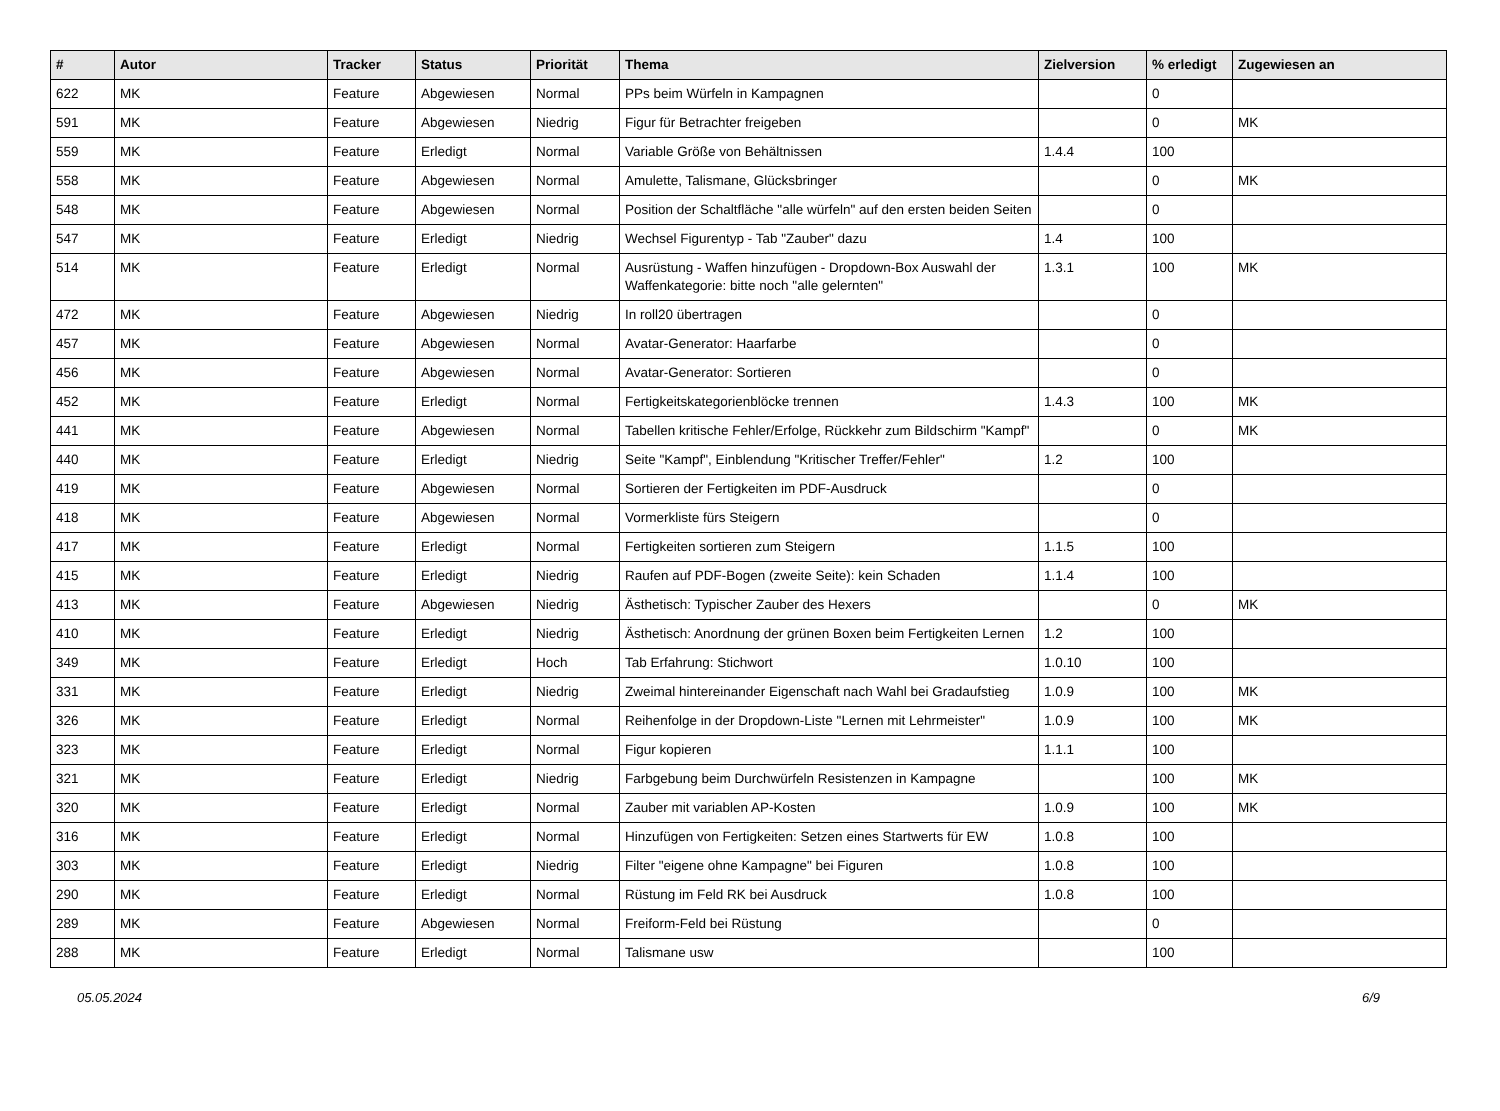| # | Autor | Tracker | Status | Priorität | Thema | Zielversion | % erledigt | Zugewiesen an |
| --- | --- | --- | --- | --- | --- | --- | --- | --- |
| 622 | MK | Feature | Abgewiesen | Normal | PPs beim Würfeln in Kampagnen | | 0 | |
| 591 | MK | Feature | Abgewiesen | Niedrig | Figur für Betrachter freigeben | | 0 | MK |
| 559 | MK | Feature | Erledigt | Normal | Variable Größe von Behältnissen | 1.4.4 | 100 | |
| 558 | MK | Feature | Abgewiesen | Normal | Amulette, Talismane, Glücksbringer | | 0 | MK |
| 548 | MK | Feature | Abgewiesen | Normal | Position der Schaltfläche "alle würfeln" auf den ersten beiden Seiten | | 0 | |
| 547 | MK | Feature | Erledigt | Niedrig | Wechsel Figurentyp - Tab "Zauber" dazu | 1.4 | 100 | |
| 514 | MK | Feature | Erledigt | Normal | Ausrüstung - Waffen hinzufügen - Dropdown-Box Auswahl der Waffenkategorie: bitte noch "alle gelernten" | 1.3.1 | 100 | MK |
| 472 | MK | Feature | Abgewiesen | Niedrig | In roll20 übertragen | | 0 | |
| 457 | MK | Feature | Abgewiesen | Normal | Avatar-Generator: Haarfarbe | | 0 | |
| 456 | MK | Feature | Abgewiesen | Normal | Avatar-Generator: Sortieren | | 0 | |
| 452 | MK | Feature | Erledigt | Normal | Fertigkeitskategorienblöcke trennen | 1.4.3 | 100 | MK |
| 441 | MK | Feature | Abgewiesen | Normal | Tabellen kritische Fehler/Erfolge, Rückkehr zum Bildschirm "Kampf" | | 0 | MK |
| 440 | MK | Feature | Erledigt | Niedrig | Seite "Kampf", Einblendung "Kritischer Treffer/Fehler" | 1.2 | 100 | |
| 419 | MK | Feature | Abgewiesen | Normal | Sortieren der Fertigkeiten im PDF-Ausdruck | | 0 | |
| 418 | MK | Feature | Abgewiesen | Normal | Vormerkliste fürs Steigern | | 0 | |
| 417 | MK | Feature | Erledigt | Normal | Fertigkeiten sortieren zum Steigern | 1.1.5 | 100 | |
| 415 | MK | Feature | Erledigt | Niedrig | Raufen auf PDF-Bogen (zweite Seite): kein Schaden | 1.1.4 | 100 | |
| 413 | MK | Feature | Abgewiesen | Niedrig | Ästhetisch: Typischer Zauber des Hexers | | 0 | MK |
| 410 | MK | Feature | Erledigt | Niedrig | Ästhetisch: Anordnung der grünen Boxen beim Fertigkeiten Lernen | 1.2 | 100 | |
| 349 | MK | Feature | Erledigt | Hoch | Tab Erfahrung: Stichwort | 1.0.10 | 100 | |
| 331 | MK | Feature | Erledigt | Niedrig | Zweimal hintereinander Eigenschaft nach Wahl bei Gradaufstieg | 1.0.9 | 100 | MK |
| 326 | MK | Feature | Erledigt | Normal | Reihenfolge in der Dropdown-Liste "Lernen mit Lehrmeister" | 1.0.9 | 100 | MK |
| 323 | MK | Feature | Erledigt | Normal | Figur kopieren | 1.1.1 | 100 | |
| 321 | MK | Feature | Erledigt | Niedrig | Farbgebung beim Durchwürfeln Resistenzen in Kampagne | | 100 | MK |
| 320 | MK | Feature | Erledigt | Normal | Zauber mit variablen AP-Kosten | 1.0.9 | 100 | MK |
| 316 | MK | Feature | Erledigt | Normal | Hinzufügen von Fertigkeiten: Setzen eines Startwerts für EW | 1.0.8 | 100 | |
| 303 | MK | Feature | Erledigt | Niedrig | Filter "eigene ohne Kampagne" bei Figuren | 1.0.8 | 100 | |
| 290 | MK | Feature | Erledigt | Normal | Rüstung im Feld RK bei Ausdruck | 1.0.8 | 100 | |
| 289 | MK | Feature | Abgewiesen | Normal | Freiform-Feld bei Rüstung | | 0 | |
| 288 | MK | Feature | Erledigt | Normal | Talismane usw | | 100 | |
05.05.2024 6/9